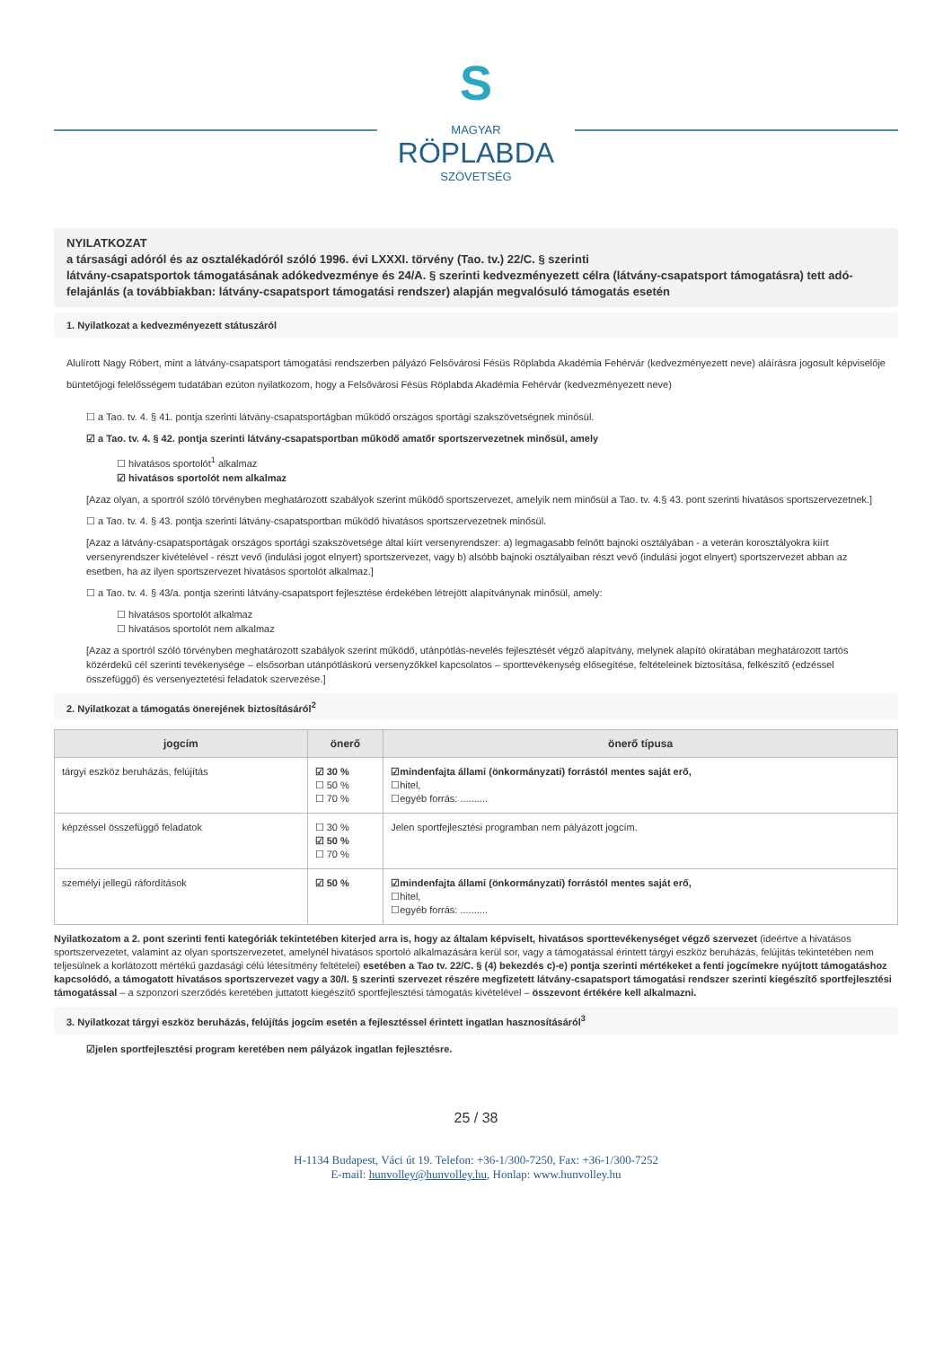S
MAGYAR
RÖPLABDA
SZÖVETSÉG
NYILATKOZAT
a társasági adóról és az osztalékadóról szóló 1996. évi LXXXI. törvény (Tao. tv.) 22/C. § szerinti
látvány-csapatsportok támogatásának adókedvezménye és 24/A. § szerinti kedvezményezett célra (látvány-csapatsport támogatásra) tett adó-felajánlás (a továbbiakban: látvány-csapatsport támogatási rendszer) alapján megvalósuló támogatás esetén
1. Nyilatkozat a kedvezményezett státuszáról
Alulírott Nagy Róbert, mint a látvány-csapatsport támogatási rendszerben pályázó Felsővárosi Fésüs Röplabda Akadémia Fehérvár (kedvezményezett neve) aláírásra jogosult képviselője büntetőjogi felelősségem tudatában ezúton nyilatkozom, hogy a Felsővárosi Fésüs Röplabda Akadémia Fehérvár (kedvezményezett neve)
☐ a Tao. tv. 4. § 41. pontja szerinti látvány-csapatsportágban működő országos sportági szakszövetségnek minősül.
☑ a Tao. tv. 4. § 42. pontja szerinti látvány-csapatsportban működő amatőr sportszervezetnek minősül, amely
☐ hivatásos sportolót<sup>1</sup> alkalmaz
☑ hivatásos sportolót nem alkalmaz
[Azaz olyan, a sportról szóló törvényben meghatározott szabályok szerint működő sportszervezet, amelyik nem minősül a Tao. tv. 4.§ 43. pont szerinti hivatásos sportszervezetnek.]
☐ a Tao. tv. 4. § 43. pontja szerinti látvány-csapatsportban működő hivatásos sportszervezetnek minősül.
[Azaz a látvány-csapatsportágak országos sportági szakszövetsége által kiírt versenyrendszer: a) legmagasabb felnőtt bajnoki osztályában - a veterán korosztályokra kiírt versenyrendszer kivételével - részt vevő (indulási jogot elnyert) sportszervezet, vagy b) alsóbb bajnoki osztályaiban részt vevő (indulási jogot elnyert) sportszervezet abban az esetben, ha az ilyen sportszervezet hivatásos sportolót alkalmaz.]
☐ a Tao. tv. 4. § 43/a. pontja szerinti látvány-csapatsport fejlesztése érdekében létrejött alapítványnak minősül, amely:
☐ hivatásos sportolót alkalmaz
☐ hivatásos sportolót nem alkalmaz
[Azaz a sportról szóló törvényben meghatározott szabályok szerint működő, utánpótlás-nevelés fejlesztését végző alapítvány, melynek alapító okiratában meghatározott tartós közérdekű cél szerinti tevékenysége – elsősorban utánpótláskorú versenyzőkkel kapcsolatos – sporttevékenység elősegítése, feltételeinek biztosítása, felkészítő (edzéssel összefüggő) és versenyeztetési feladatok szervezése.]
2. Nyilatkozat a támogatás önerejének biztosításáról<sup>2</sup>
| jogcím | önerő | önerő típusa |
| --- | --- | --- |
| tárgyi eszköz beruházás, felújítás | ☑ 30 % ☐ 50 % ☐ 70 % | ☑mindenfajta állami (önkormányzati) forrástól mentes saját erő, ☐hitel, ☐egyéb forrás: .......... |
| képzéssel összefüggő feladatok | ☐ 30 % ☑ 50 % ☐ 70 % | Jelen sportfejlesztési programban nem pályázott jogcím. |
| személyi jellegű ráfordítások | ☑ 50 % | ☑mindenfajta állami (önkormányzati) forrástól mentes saját erő, ☐hitel, ☐egyéb forrás: .......... |
Nyilatkozatom a 2. pont szerinti fenti kategóriák tekintetében kiterjed arra is, hogy az általam képviselt, hivatásos sporttevékenységet végző szervezet (ideértve a hivatásos sportszervezetet, valamint az olyan sportszervezetet, amelynél hivatásos sportoló alkalmazására kerül sor, vagy a támogatással érintett tárgyi eszköz beruházás, felújítás tekintetében nem teljesülnek a korlátozott mértékű gazdasági célú létesítmény feltételei) esetében a Tao tv. 22/C. § (4) bekezdés c)-e) pontja szerinti mértékeket a fenti jogcímekre nyújtott támogatáshoz kapcsolódó, a támogatott hivatásos sportszervezet vagy a 30/I. § szerinti szervezet részére megfizetett látvány-csapatsport támogatási rendszer szerinti kiegészítő sportfejlesztési támogatással – a szponzori szerződés keretében juttatott kiegészítő sportfejlesztési támogatás kivételével – összevont értékére kell alkalmazni.
3. Nyilatkozat tárgyi eszköz beruházás, felújítás jogcím esetén a fejlesztéssel érintett ingatlan hasznosításáról<sup>3</sup>
☑jelen sportfejlesztési program keretében nem pályázok ingatlan fejlesztésre.
25 / 38
H-1134 Budapest, Váci út 19. Telefon: +36-1/300-7250, Fax: +36-1/300-7252
E-mail: hunvolley@hunvolley.hu, Honlap: www.hunvolley.hu